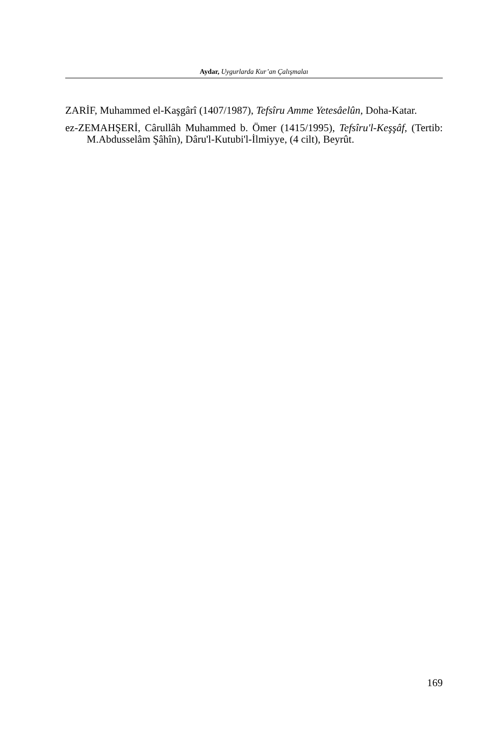Aydar, Uygurlarda Kur’an Çalışmalaı
ZARİF, Muhammed el-Kaşgârî (1407/1987), Tefsîru Amme Yetesâelûn, Doha-Katar.
ez-ZEMAHŞERİ, Cârullâh Muhammed b. Ömer (1415/1995), Tefsîru'l-Keşşâf, (Tertib: M.Abdusselâm Şâhîn), Dâru'l-Kutubi'l-İlmiyye, (4 cilt), Beyrût.
169